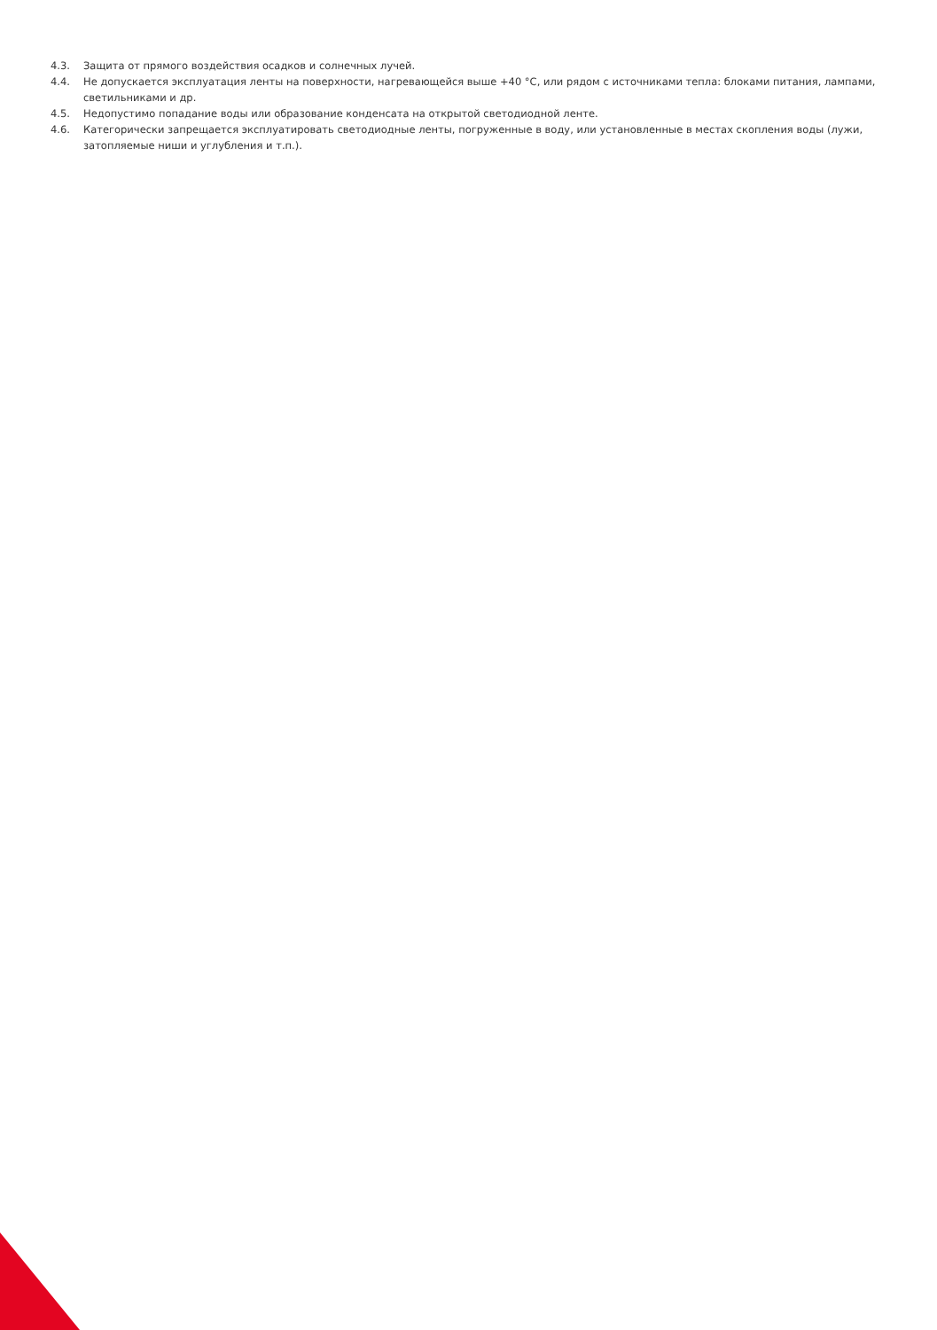4.3. Защита от прямого воздействия осадков и солнечных лучей.
4.4. Не допускается эксплуатация ленты на поверхности, нагревающейся выше +40 °С, или рядом с источниками тепла: блоками питания, лампами, светильниками и др.
4.5. Недопустимо попадание воды или образование конденсата на открытой светодиодной ленте.
4.6. Категорически запрещается эксплуатировать светодиодные ленты, погруженные в воду, или установленные в местах скопления воды (лужи, затопляемые ниши и углубления и т.п.).